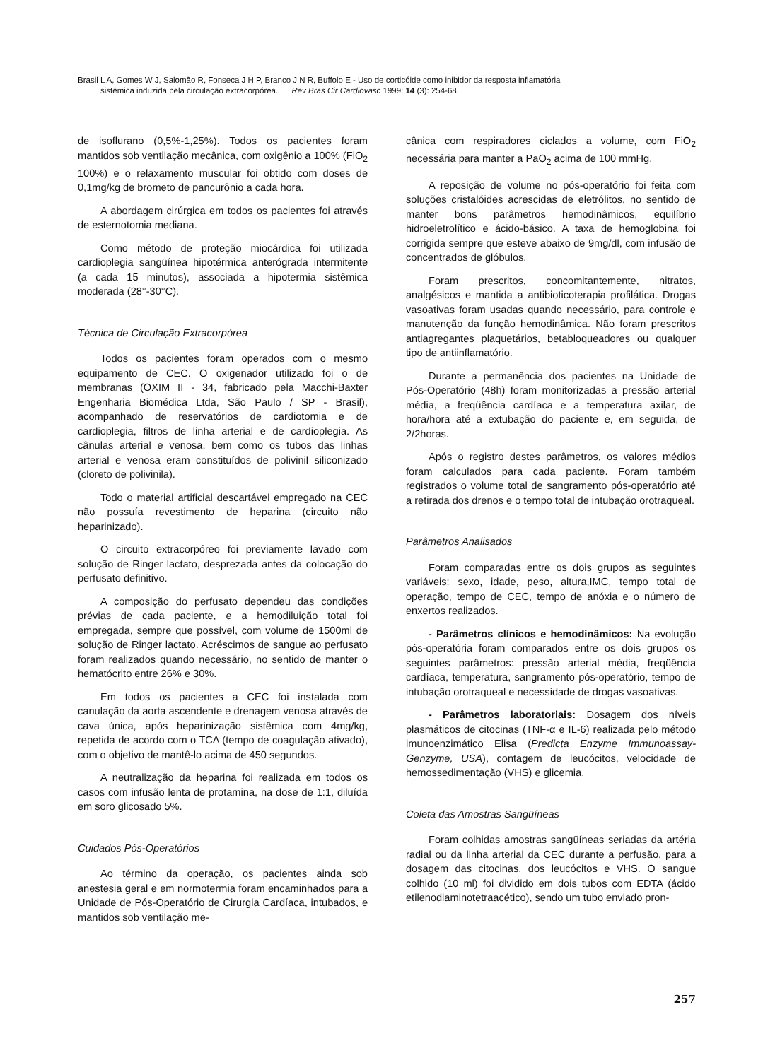Brasil L A, Gomes W J, Salomão R, Fonseca J H P, Branco J N R, Buffolo E - Uso de corticóide como inibidor da resposta inflamatória
sistêmica induzida pela circulação extracorpórea. Rev Bras Cir Cardiovasc 1999; 14 (3): 254-68.
de isoflurano (0,5%-1,25%). Todos os pacientes foram mantidos sob ventilação mecânica, com oxigênio a 100% (FiO<sub>2</sub> 100%) e o relaxamento muscular foi obtido com doses de 0,1mg/kg de brometo de pancurônio a cada hora.
A abordagem cirúrgica em todos os pacientes foi através de esternotomia mediana.
Como método de proteção miocárdica foi utilizada cardioplegia sangüínea hipotérmica anterógrada intermitente (a cada 15 minutos), associada a hipotermia sistêmica moderada (28°-30°C).
Técnica de Circulação Extracorpórea
Todos os pacientes foram operados com o mesmo equipamento de CEC. O oxigenador utilizado foi o de membranas (OXIM II - 34, fabricado pela Macchi-Baxter Engenharia Biomédica Ltda, São Paulo / SP - Brasil), acompanhado de reservatórios de cardiotomia e de cardioplegia, filtros de linha arterial e de cardioplegia. As cânulas arterial e venosa, bem como os tubos das linhas arterial e venosa eram constituídos de polivinil siliconizado (cloreto de polivinila).
Todo o material artificial descartável empregado na CEC não possuía revestimento de heparina (circuito não heparinizado).
O circuito extracorpóreo foi previamente lavado com solução de Ringer lactato, desprezada antes da colocação do perfusato definitivo.
A composição do perfusato dependeu das condições prévias de cada paciente, e a hemodiluição total foi empregada, sempre que possível, com volume de 1500ml de solução de Ringer lactato. Acréscimos de sangue ao perfusato foram realizados quando necessário, no sentido de manter o hematócrito entre 26% e 30%.
Em todos os pacientes a CEC foi instalada com canulação da aorta ascendente e drenagem venosa através de cava única, após heparinização sistêmica com 4mg/kg, repetida de acordo com o TCA (tempo de coagulação ativado), com o objetivo de mantê-lo acima de 450 segundos.
A neutralização da heparina foi realizada em todos os casos com infusão lenta de protamina, na dose de 1:1, diluída em soro glicosado 5%.
Cuidados Pós-Operatórios
Ao término da operação, os pacientes ainda sob anestesia geral e em normotermia foram encaminhados para a Unidade de Pós-Operatório de Cirurgia Cardíaca, intubados, e mantidos sob ventilação me-
cânica com respiradores ciclados a volume, com FiO<sub>2</sub> necessária para manter a PaO<sub>2</sub> acima de 100 mmHg.
A reposição de volume no pós-operatório foi feita com soluções cristalóides acrescidas de eletrólitos, no sentido de manter bons parâmetros hemodinâmicos, equilíbrio hidroeletrolítico e ácido-básico. A taxa de hemoglobina foi corrigida sempre que esteve abaixo de 9mg/dl, com infusão de concentrados de glóbulos.
Foram prescritos, concomitantemente, nitratos, analgésicos e mantida a antibioticoterapia profilática. Drogas vasoativas foram usadas quando necessário, para controle e manutenção da função hemodinâmica. Não foram prescritos antiagregantes plaquetários, betabloqueadores ou qualquer tipo de antiinflamatório.
Durante a permanência dos pacientes na Unidade de Pós-Operatório (48h) foram monitorizadas a pressão arterial média, a freqüência cardíaca e a temperatura axilar, de hora/hora até a extubação do paciente e, em seguida, de 2/2horas.
Após o registro destes parâmetros, os valores médios foram calculados para cada paciente. Foram também registrados o volume total de sangramento pós-operatório até a retirada dos drenos e o tempo total de intubação orotraqueal.
Parâmetros Analisados
Foram comparadas entre os dois grupos as seguintes variáveis: sexo, idade, peso, altura,IMC, tempo total de operação, tempo de CEC, tempo de anóxia e o número de enxertos realizados.
- Parâmetros clínicos e hemodinâmicos: Na evolução pós-operatória foram comparados entre os dois grupos os seguintes parâmetros: pressão arterial média, freqüência cardíaca, temperatura, sangramento pós-operatório, tempo de intubação orotraqueal e necessidade de drogas vasoativas.
- Parâmetros laboratoriais: Dosagem dos níveis plasmáticos de citocinas (TNF-α e IL-6) realizada pelo método imunoenzimático Elisa (Predicta Enzyme Immunoassay-Genzyme, USA), contagem de leucócitos, velocidade de hemossedimentação (VHS) e glicemia.
Coleta das Amostras Sangüíneas
Foram colhidas amostras sangüíneas seriadas da artéria radial ou da linha arterial da CEC durante a perfusão, para a dosagem das citocinas, dos leucócitos e VHS. O sangue colhido (10 ml) foi dividido em dois tubos com EDTA (ácido etilenodiaminotetraacético), sendo um tubo enviado pron-
257